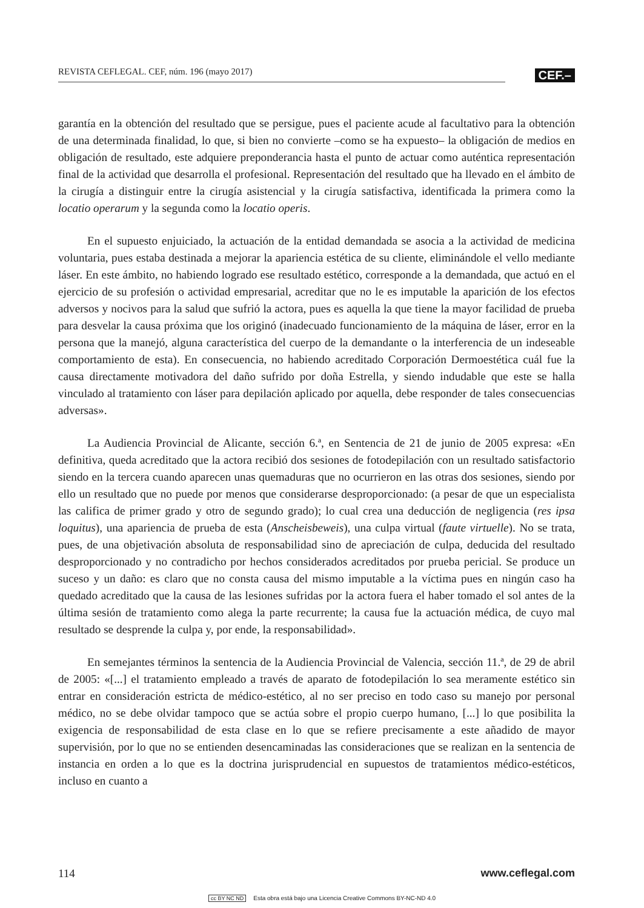REVISTA CEFLEGAL. CEF, núm. 196 (mayo 2017)
CEF.–
garantía en la obtención del resultado que se persigue, pues el paciente acude al facultativo para la obtención de una determinada finalidad, lo que, si bien no convierte –como se ha expuesto– la obligación de medios en obligación de resultado, este adquiere preponderancia hasta el punto de actuar como auténtica representación final de la actividad que desarrolla el profesional. Representación del resultado que ha llevado en el ámbito de la cirugía a distinguir entre la cirugía asistencial y la cirugía satisfactiva, identificada la primera como la locatio operarum y la segunda como la locatio operis.
En el supuesto enjuiciado, la actuación de la entidad demandada se asocia a la actividad de medicina voluntaria, pues estaba destinada a mejorar la apariencia estética de su cliente, eliminándole el vello mediante láser. En este ámbito, no habiendo logrado ese resultado estético, corresponde a la demandada, que actuó en el ejercicio de su profesión o actividad empresarial, acreditar que no le es imputable la aparición de los efectos adversos y nocivos para la salud que sufrió la actora, pues es aquella la que tiene la mayor facilidad de prueba para desvelar la causa próxima que los originó (inadecuado funcionamiento de la máquina de láser, error en la persona que la manejó, alguna característica del cuerpo de la demandante o la interferencia de un indeseable comportamiento de esta). En consecuencia, no habiendo acreditado Corporación Dermoestética cuál fue la causa directamente motivadora del daño sufrido por doña Estrella, y siendo indudable que este se halla vinculado al tratamiento con láser para depilación aplicado por aquella, debe responder de tales consecuencias adversas».
La Audiencia Provincial de Alicante, sección 6.ª, en Sentencia de 21 de junio de 2005 expresa: «En definitiva, queda acreditado que la actora recibió dos sesiones de fotodepilación con un resultado satisfactorio siendo en la tercera cuando aparecen unas quemaduras que no ocurrieron en las otras dos sesiones, siendo por ello un resultado que no puede por menos que considerarse desproporcionado: (a pesar de que un especialista las califica de primer grado y otro de segundo grado); lo cual crea una deducción de negligencia (res ipsa loquitus), una apariencia de prueba de esta (Anscheisbeweis), una culpa virtual (faute virtuelle). No se trata, pues, de una objetivación absoluta de responsabilidad sino de apreciación de culpa, deducida del resultado desproporcionado y no contradicho por hechos considerados acreditados por prueba pericial. Se produce un suceso y un daño: es claro que no consta causa del mismo imputable a la víctima pues en ningún caso ha quedado acreditado que la causa de las lesiones sufridas por la actora fuera el haber tomado el sol antes de la última sesión de tratamiento como alega la parte recurrente; la causa fue la actuación médica, de cuyo mal resultado se desprende la culpa y, por ende, la responsabilidad».
En semejantes términos la sentencia de la Audiencia Provincial de Valencia, sección 11.ª, de 29 de abril de 2005: «[...] el tratamiento empleado a través de aparato de fotodepilación lo sea meramente estético sin entrar en consideración estricta de médico-estético, al no ser preciso en todo caso su manejo por personal médico, no se debe olvidar tampoco que se actúa sobre el propio cuerpo humano, [...] lo que posibilita la exigencia de responsabilidad de esta clase en lo que se refiere precisamente a este añadido de mayor supervisión, por lo que no se entienden desencaminadas las consideraciones que se realizan en la sentencia de instancia en orden a lo que es la doctrina jurisprudencial en supuestos de tratamientos médico-estéticos, incluso en cuanto a
114 www.ceflegal.com
cc BY NC ND Esta obra está bajo una Licencia Creative Commons BY-NC-ND 4.0